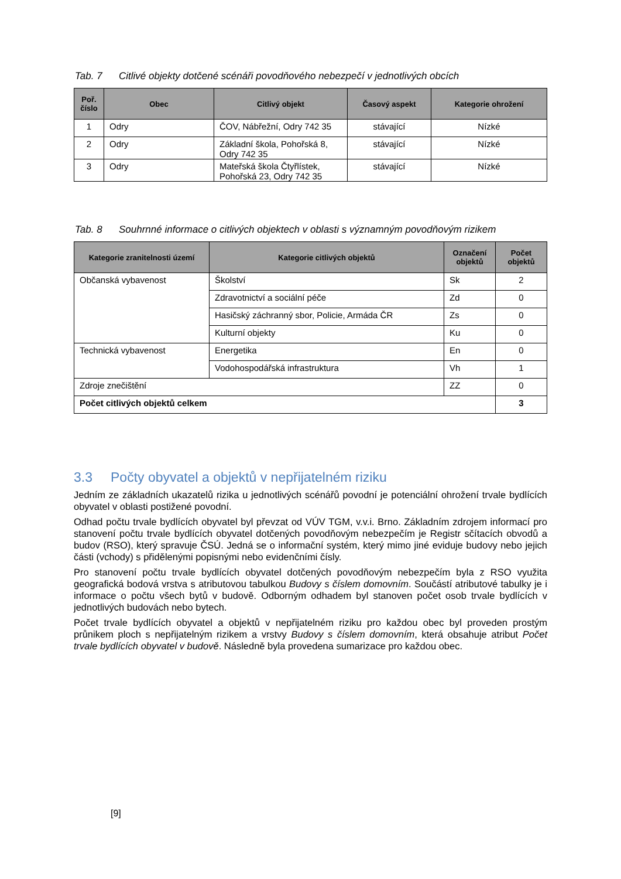Tab. 7 Citlivé objekty dotčené scénáři povodňového nebezpečí v jednotlivých obcích
| Poř. číslo | Obec | Citlivý objekt | Časový aspekt | Kategorie ohrožení |
| --- | --- | --- | --- | --- |
| 1 | Odry | ČOV, Nábřežní, Odry 742 35 | stávající | Nízké |
| 2 | Odry | Základní škola, Pohořská 8, Odry 742 35 | stávající | Nízké |
| 3 | Odry | Mateřská škola Čtyřlístek, Pohořská 23, Odry 742 35 | stávající | Nízké |
Tab. 8 Souhrnné informace o citlivých objektech v oblasti s významným povodňovým rizikem
| Kategorie zranitelnosti území | Kategorie citlivých objektů | Označení objektů | Počet objektů |
| --- | --- | --- | --- |
| Občanská vybavenost | Školství | Sk | 2 |
| | Zdravotnictví a sociální péče | Zd | 0 |
| | Hasičský záchranný sbor, Policie, Armáda ČR | Zs | 0 |
| | Kulturní objekty | Ku | 0 |
| Technická vybavenost | Energetika | En | 0 |
| | Vodohospodářská infrastruktura | Vh | 1 |
| Zdroje znečištění | | ZZ | 0 |
| Počet citlivých objektů celkem | | | 3 |
3.3 Počty obyvatel a objektů v nepřijatelném riziku
Jedním ze základních ukazatelů rizika u jednotlivých scénářů povodní je potenciální ohrožení trvale bydlících obyvatel v oblasti postižené povodní.
Odhad počtu trvale bydlících obyvatel byl převzat od VÚV TGM, v.v.i. Brno. Základním zdrojem informací pro stanovení počtu trvale bydlících obyvatel dotčených povodňovým nebezpečím je Registr sčítacích obvodů a budov (RSO), který spravuje ČSÚ. Jedná se o informační systém, který mimo jiné eviduje budovy nebo jejich části (vchody) s přidělenými popisnými nebo evidenčními čísly.
Pro stanovení počtu trvale bydlících obyvatel dotčených povodňovým nebezpečím byla z RSO využita geografická bodová vrstva s atributovou tabulkou Budovy s číslem domovním. Součástí atributové tabulky je i informace o počtu všech bytů v budově. Odborným odhadem byl stanoven počet osob trvale bydlících v jednotlivých budovách nebo bytech.
Počet trvale bydlících obyvatel a objektů v nepřijatelném riziku pro každou obec byl proveden prostým průnikem ploch s nepřijatelným rizikem a vrstvy Budovy s číslem domovním, která obsahuje atribut Počet trvale bydlících obyvatel v budově. Následně byla provedena sumarizace pro každou obec.
[9]